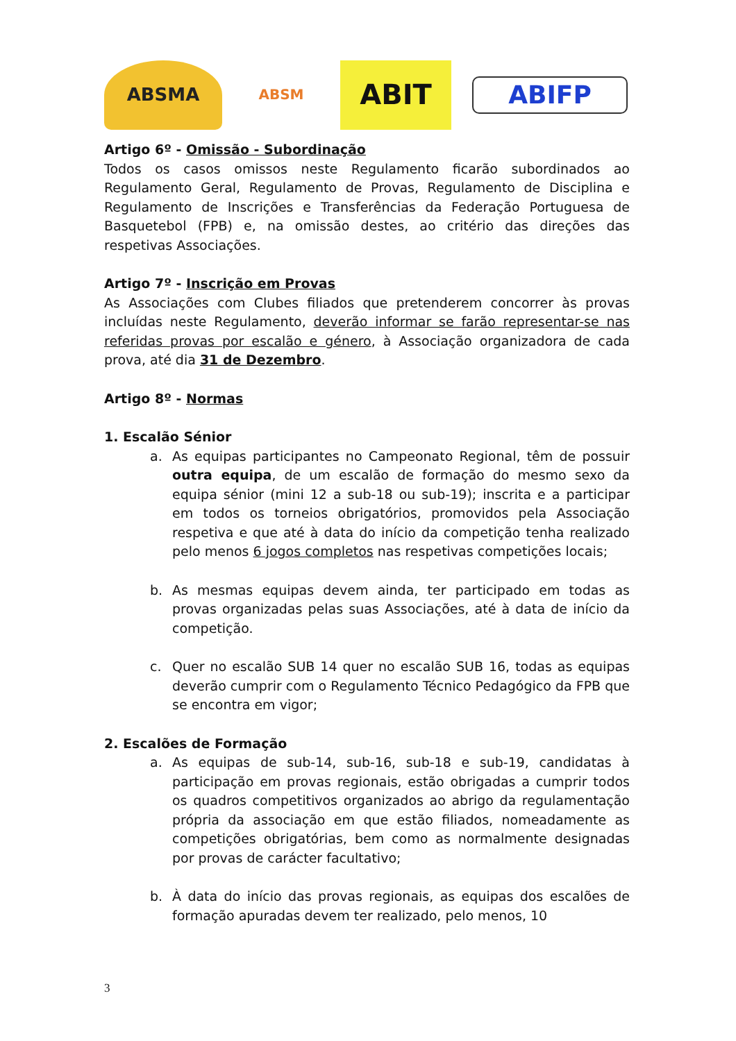ABSMA
ABSM
ABIT
ABIFP
Artigo 6º - Omissão - Subordinação
Todos os casos omissos neste Regulamento ficarão subordinados ao Regulamento Geral, Regulamento de Provas, Regulamento de Disciplina e Regulamento de Inscrições e Transferências da Federação Portuguesa de Basquetebol (FPB) e, na omissão destes, ao critério das direções das respetivas Associações.
Artigo 7º - Inscrição em Provas
As Associações com Clubes filiados que pretenderem concorrer às provas incluídas neste Regulamento, deverão informar se farão representar-se nas referidas provas por escalão e género, à Associação organizadora de cada prova, até dia 31 de Dezembro.
Artigo 8º - Normas
1. Escalão Sénior
a. As equipas participantes no Campeonato Regional, têm de possuir outra equipa, de um escalão de formação do mesmo sexo da equipa sénior (mini 12 a sub-18 ou sub-19); inscrita e a participar em todos os torneios obrigatórios, promovidos pela Associação respetiva e que até à data do início da competição tenha realizado pelo menos 6 jogos completos nas respetivas competições locais;
b. As mesmas equipas devem ainda, ter participado em todas as provas organizadas pelas suas Associações, até à data de início da competição.
c. Quer no escalão SUB 14 quer no escalão SUB 16, todas as equipas deverão cumprir com o Regulamento Técnico Pedagógico da FPB que se encontra em vigor;
2. Escalões de Formação
a. As equipas de sub-14, sub-16, sub-18 e sub-19, candidatas à participação em provas regionais, estão obrigadas a cumprir todos os quadros competitivos organizados ao abrigo da regulamentação própria da associação em que estão filiados, nomeadamente as competições obrigatórias, bem como as normalmente designadas por provas de carácter facultativo;
b. À data do início das provas regionais, as equipas dos escalões de formação apuradas devem ter realizado, pelo menos, 10
3